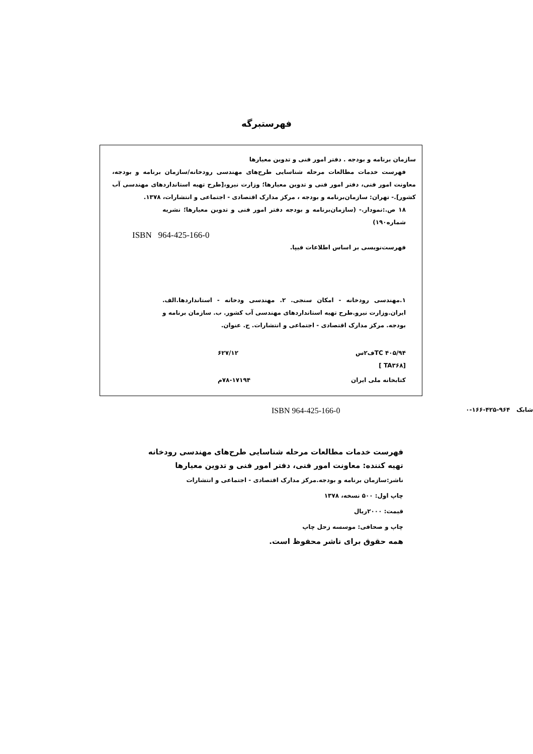فهرستبرگه
سازمان برنامه و بودجه . دفتر امور فنی و تدوین معیارها
فهرست خدمات مطالعات مرحله شناسایی طرح‌های مهندسی رودخانه/سازمان برنامه و بودجه، معاونت امور فنی، دفتر امور فنی و تدوین معیارها؛ وزارت نیرو،[طرح تهیه استانداردهای مهندسی آب کشور].- تهران: سازمان‌برنامه و بودجه ، مرکز مدارک اقتصادی - اجتماعی و انتشارات، ۱۳۷۸.
۱۸ ص.:نمودار.- (سازمان‌برنامه و بودجه دفتر امور فنی و تدوین معیارها؛ نشریه شماره۱۹۰)
ISBN 964-425-166-0
فهرست‌نویسی بر اساس اطلاعات فیپا.
۱.مهندسی رودخانه - امکان سنجی. ۲. مهندسی ودخانه - استانداردها.الف. ایران.وزارت نیرو.طرح تهیه استانداردهای مهندسی آب کشور. ب. سازمان برنامه و بودجه. مرکز مدارک اقتصادی - اجتماعی و انتشارات. ج. عنوان.
TC ۴۰۵/۹۴ف۲س ۶۲۷/۱۲
[TA۳۶۸ ]
کتابخانه ملی ایران ۷۸-۱۷۱۹۴م
شابک ۹۶۴-۴۲۵-۱۶۶-۰ ISBN 964-425-166-0
فهرست خدمات مطالعات مرحله شناسایی طرح‌های مهندسی رودخانه
تهیه کننده: معاونت امور فنی، دفتر امور فنی و تدوین معیارها
ناشر:سازمان برنامه و بودجه.مرکز مدارک اقتصادی - اجتماعی و انتشارات
چاپ اول: ۵۰۰ نسخه، ۱۳۷۸
قیمت: ۲۰۰۰ریال
چاپ و صحافی: موسسه زحل چاپ
همه حقوق برای ناشر محفوظ است.